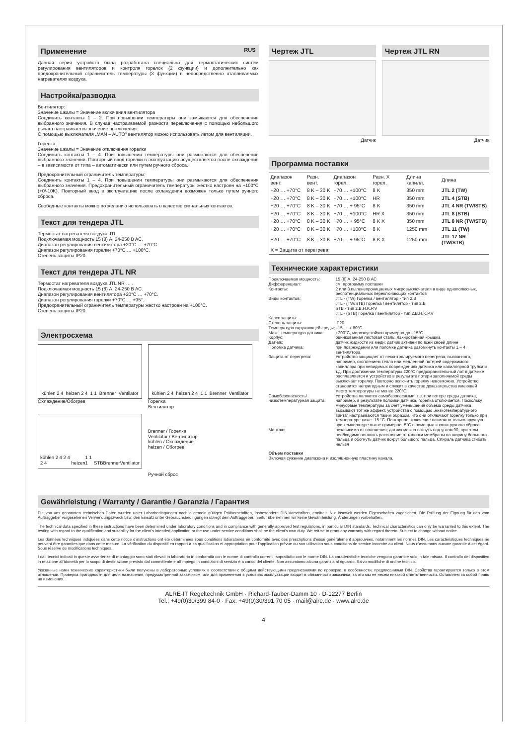Применение RUS
Данная серия устройств была разработана специально для термостатических систем регулирования вентиляторов и контроля горелок (2 функции) и дополнительно как предохранительный ограничитель температуры (3 функции) в непосредственно отапливаемых нагревателях воздуха.
Настройка/разводка
Вентилятор:
Значение шкалы = Значение включения вентилятора
Соединить контакты 1 – 2. При повышении температуры они замыкаются для обеспечения выбранного значения. В случае настраиваемой разности переключения с помощью небольшого рычага настраивается значение выключения.
С помощью выключателя „MAN – AUTO“ вентилятор можно использовать летом для вентиляции.
Горелка:
Значение шкалы = Значение отключения горелки
Соединить контакты 1 – 4. При повышении температуры они размыкаются для обеспечения выбранного значения. Повторный ввод горелки в эксплуатацию осуществляется после охлаждения – в зависимости от типа – автоматически или путем ручного сброса.
Предохранительный ограничитель температуры:
Соединить контакты 1 – 4. При повышении температуры они размыкаются для обеспечения выбранного значения. Предохранительный ограничитель температуры жестко настроен на +100°C (+0/-10K). Повторный ввод в эксплуатацию после охлаждения возможен только путем ручного сброса.
Свободные контакты можно по желанию использовать в качестве сигнальных контактов.
Текст для тендера JTL
Термостат нагревателя воздуха JTL … .
Подключаемая мощность 15 (8) A, 24-250 B AC.
Диапазон регулирования вентилятора +20°C … +70°C.
Диапазон регулирования горелки +70°C … +100°C.
Степень защиты IP20.
Текст для тендера JTL NR
Термостат нагревателя воздуха JTL NR … .
Подключаемая мощность 15 (8) A, 24-250 B AC.
Диапазон регулирования вентилятора +20°C … +70°C.
Диапазон регулирования горелки +70°C … +95°.
Предохранительный ограничитель температуры жестко настроен на +100°C.
Степень защиты IP20.
Электросхема
kühlen 2 4 heizen 2 4 1 1 Brenner Ventilator
Охлаждение/Обогрев
kühlen 2 4 heizen 2 4 1 1 Brenner Ventilator
Горелка
Вентилятор
kühlen 2 4 2 4 2 4 heizen 1 1 1 STB Brenner Ventilator
Brenner / Горелка
Ventilator / Вентилятор
kühlen / Охлаждение
heizen / Обогрев
Ручной сброс
Чертеж JTL
Датчик
Чертеж JTL RN
Датчик
Программа поставки
| Диапазон вент. | Разн. вент. | Диапазон горел. | Разн. X горел. | Длина капилл. | Длина |
| --- | --- | --- | --- | --- | --- |
| +20 … +70°C | 8 K – 30 K | +70 … +100°C | 8 K | 350 mm | JTL 2 (TW) |
| +20 … +70°C | 8 K – 30 K | +70 … +100°C | HR | 350 mm | JTL 4 (STB) |
| +20 … +70°C | 8 K – 30 K | +70 … + 95°C | 8 K | 350 mm | JTL 4 NR (TW/STB) |
| +20 … +70°C | 8 K – 30 K | +70 … +100°C | HR X | 350 mm | JTL 8 (STB) |
| +20 … +70°C | 8 K – 30 K | +70 … + 95°C | 8 K X | 350 mm | JTL 8 NR (TW/STB) |
| +20 … +70°C | 8 K – 30 K | +70 … +100°C | 8 K | 1250 mm | JTL 11 (TW) |
| +20 … +70°C | 8 K – 30 K | +70 … + 95°C | 8 K X | 1250 mm | JTL 17 NR (TW/STB) |
| X = Защита от перегрева | | | | | |
Технические характеристики
| Подключаемая мощность: | 15 (8) A, 24-250 B AC |
| Дифференциал: | см. программу поставки |
| Контакты: | 2 или 3 пыленепроницаемых микровыключателя в виде однополюсных, беспотенциальных переключающих контактов |
| Виды контактов: | JTL - (TW) Горелка / вентилятор - тип 2.B JTL - (TW/STB) Горелка / вентилятор - тип 2.B STB - тип 2.B.H.K.P.V JTL - (STB) Горелка / вентилятор - тип 2.B.H.K.P.V |
| Класс защиты: | I |
| Степень защиты: | IP20 |
| Температура окружающей среды: | –15 … + 80°C |
| Макс. температура датчика: | +200°C, морозоустойчив примерно до –15°C |
| Корпус: | оцинкованная листовая сталь, лакированная крышка |
| Датчик: | датчик жидкости из меди; датчик активен по всей своей длине |
| Поломка датчика: | при повреждении или поломке датчика разомкнуть контакты 1 – 4 вентилятора |
| Защита от перегрева: | Устройство защищает от неконтролируемого перегрева, вызванного, например, скоплением тепла или медленной потерей содержимого капилляра при невидимых повреждениях датчика или капиллярной трубки и т.д. При достижении температуры 220°C предохранительный лот в датчике расплавляется и устройство в результате потери заполняемой среды выключает горелку. Повторно включить горелку невозможно. Устройство становится непригодным и служит в качестве доказательства имеющей место температуры не менее 220°C. |
| Самобезопасность/ низкотемпературная защита: | Устройства являются самобезопасными, т.е. при потере среды датчика, например, в результате поломки датчика, горелка отключается. Поскольку минусовые температуры за счет уменьшения объема среды датчика вызывают тот же эффект, устройства с помощью „низкотемпературного винта“ настраиваются таким образом, что они отключают горелку только при температуре ниже -15 °C. Повторное включение возможно только вручную при температуре выше примерно -5°C с помощью кнопки ручного сброса. |
| Монтаж: | независимо от положения; датчик можно согнуть под углом 90, при этом необходимо оставить расстояние от головки мембраны на ширину большого пальца и обогнуть датчик вокруг большого пальца. Спираль датчика сгибать нельзя |
Объем поставки
Включая сужение диапазона и изоляционную пластину канала.
Gewährleistung / Warranty / Garantie / Garanzia / Гарантия
Die von uns genannten technischen Daten wurden unter Laborbedingungen nach allgemein gültigen Prüfvorschriften, insbesondere DIN-Vorschriften, ermittelt. Nur insoweit werden Eigenschaften zugesichert. Die Prüfung der Eignung für den vom Auftraggeber vorgesehenen Verwendungszweck bzw. den Einsatz unter Gebrauchsbedingungen obliegt dem Auftraggeber; hierfür übernehmen wir keine Gewährleistung. Änderungen vorbehalten.
The technical data specified in these instructions have been determined under laboratory conditions and in compliance with generally approved test regulations, in particular DIN standards. Technical characteristics can only be warranted to this extent. The testing with regard to the qualification and suitability for the client's intended application or the use under service conditions shall be the client's own duty. We refuse to grant any warranty with regard thereto. Subject to change without notice.
Les données techniques indiquées dans cette notice d'instructions ont été déterminées sous conditions laboratoires en conformité avec des prescriptions d'essai généralement approuvées, notamment les normes DIN. Les caractéristiques techniques ne peuvent être garanties que dans cette mesure. La vérification du dispositif en rapport à sa qualification et appropriation pour l'application prévue ou son utilisation sous conditions de service incombe au client. Nous n'assumons aucune garantie à cet égard. Sous réserve de modifications techniques.
I dati tecnici indicati in queste avvertenze di montaggio sono stati rilevati in laboratorio in conformità con le norme di controllo correnti, soprattutto con le norme DIN. La caratteristiche tecniche vengono garantire solo in tale misura. Il controllo del dispositivo in relazione all'idoneità per lo scopo di destinazione previsto dal committente e all'impiego in condizioni di servizio è a carico del cliente. Non assumiamo alcuna garanzia al riguardo. Salvo modifiche di ordine tecnico.
Указанные нами технические характеристики были получены в лабораторных условиях в соответствии с общими действующими предписаниями по проверке, в особенности, предписаниями DIN. Свойства гарантируются только в этом отношении. Проверка пригодности для цели назначения, предусмотренной заказчиком, или для применения в условиях эксплуатации входит в обязанности заказчика; за это мы не несем никакой ответственности. Оставляем за собой право на изменения.
ALRE-IT Regeltechnik GmbH · Richard-Tauber-Damm 10 · D-12277 Berlin
Tel.: +49(0)30/399 84-0 · Fax: +49(0)30/391 70 05 · mail@alre.de · www.alre.de
4